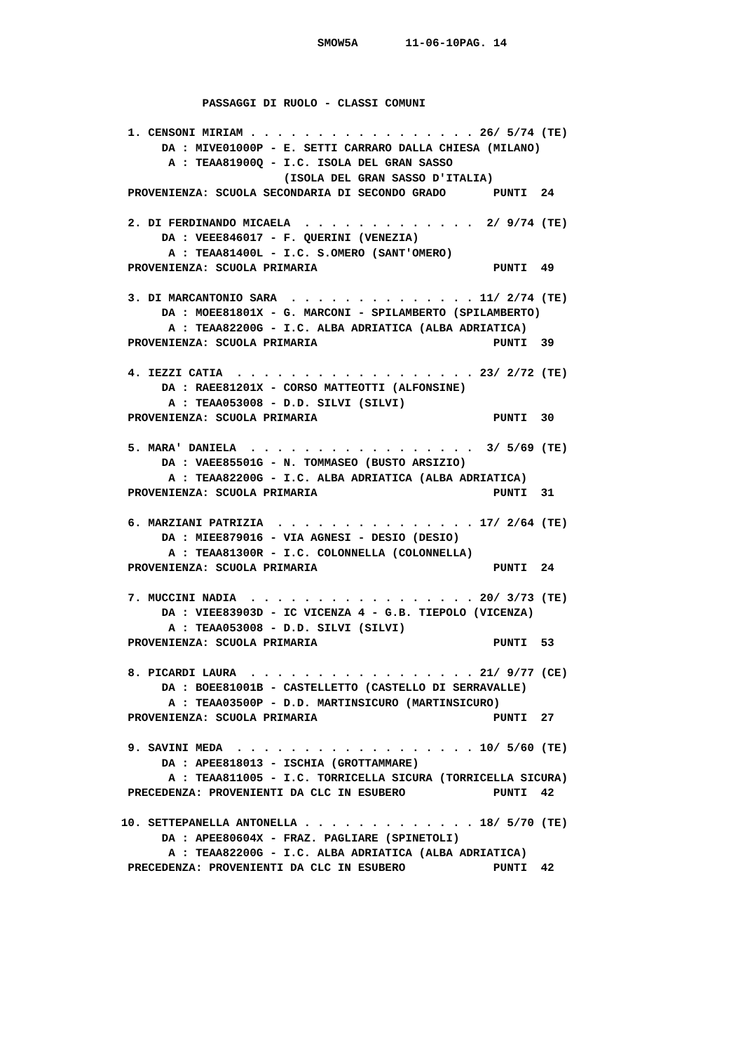SMOW5A       11-06-10PAG. 14



             PASSAGGI DI RUOLO - CLASSI COMUNI

  1. CENSONI MIRIAM . . . . . . . . . . . . . . . . . 26/ 5/74 (TE)
       DA : MIVE01000P - E. SETTI CARRARO DALLA CHIESA (MILANO)
        A : TEAA81900Q - I.C. ISOLA DEL GRAN SASSO
                         (ISOLA DEL GRAN SASSO D'ITALIA)
  PROVENIENZA: SCUOLA SECONDARIA DI SECONDO GRADO       PUNTI  24

  2. DI FERDINANDO MICAELA  . . . . . . . . . . . . .  2/ 9/74 (TE)
       DA : VEEE846017 - F. QUERINI (VENEZIA)
        A : TEAA81400L - I.C. S.OMERO (SANT'OMERO)
  PROVENIENZA: SCUOLA PRIMARIA                          PUNTI  49

  3. DI MARCANTONIO SARA  . . . . . . . . . . . . . . 11/ 2/74 (TE)
       DA : MOEE81801X - G. MARCONI - SPILAMBERTO (SPILAMBERTO)
        A : TEAA82200G - I.C. ALBA ADRIATICA (ALBA ADRIATICA)
  PROVENIENZA: SCUOLA PRIMARIA                          PUNTI  39

  4. IEZZI CATIA  . . . . . . . . . . . . . . . . . . 23/ 2/72 (TE)
       DA : RAEE81201X - CORSO MATTEOTTI (ALFONSINE)
        A : TEAA053008 - D.D. SILVI (SILVI)
  PROVENIENZA: SCUOLA PRIMARIA                          PUNTI  30

  5. MARA' DANIELA  . . . . . . . . . . . . . . . . .  3/ 5/69 (TE)
       DA : VAEE85501G - N. TOMMASEO (BUSTO ARSIZIO)
        A : TEAA82200G - I.C. ALBA ADRIATICA (ALBA ADRIATICA)
  PROVENIENZA: SCUOLA PRIMARIA                          PUNTI  31

  6. MARZIANI PATRIZIA  . . . . . . . . . . . . . . . 17/ 2/64 (TE)
       DA : MIEE879016 - VIA AGNESI - DESIO (DESIO)
        A : TEAA81300R - I.C. COLONNELLA (COLONNELLA)
  PROVENIENZA: SCUOLA PRIMARIA                          PUNTI  24

  7. MUCCINI NADIA  . . . . . . . . . . . . . . . . . 20/ 3/73 (TE)
       DA : VIEE83903D - IC VICENZA 4 - G.B. TIEPOLO (VICENZA)
        A : TEAA053008 - D.D. SILVI (SILVI)
  PROVENIENZA: SCUOLA PRIMARIA                          PUNTI  53

  8. PICARDI LAURA  . . . . . . . . . . . . . . . . . 21/ 9/77 (CE)
       DA : BOEE81001B - CASTELLETTO (CASTELLO DI SERRAVALLE)
        A : TEAA03500P - D.D. MARTINSICURO (MARTINSICURO)
  PROVENIENZA: SCUOLA PRIMARIA                          PUNTI  27

  9. SAVINI MEDA  . . . . . . . . . . . . . . . . . . 10/ 5/60 (TE)
       DA : APEE818013 - ISCHIA (GROTTAMMARE)
        A : TEAA811005 - I.C. TORRICELLA SICURA (TORRICELLA SICURA)
  PRECEDENZA: PROVENIENTI DA CLC IN ESUBERO             PUNTI  42

 10. SETTEPANELLA ANTONELLA . . . . . . . . . . . . . 18/ 5/70 (TE)
       DA : APEE80604X - FRAZ. PAGLIARE (SPINETOLI)
        A : TEAA82200G - I.C. ALBA ADRIATICA (ALBA ADRIATICA)
  PRECEDENZA: PROVENIENTI DA CLC IN ESUBERO             PUNTI  42